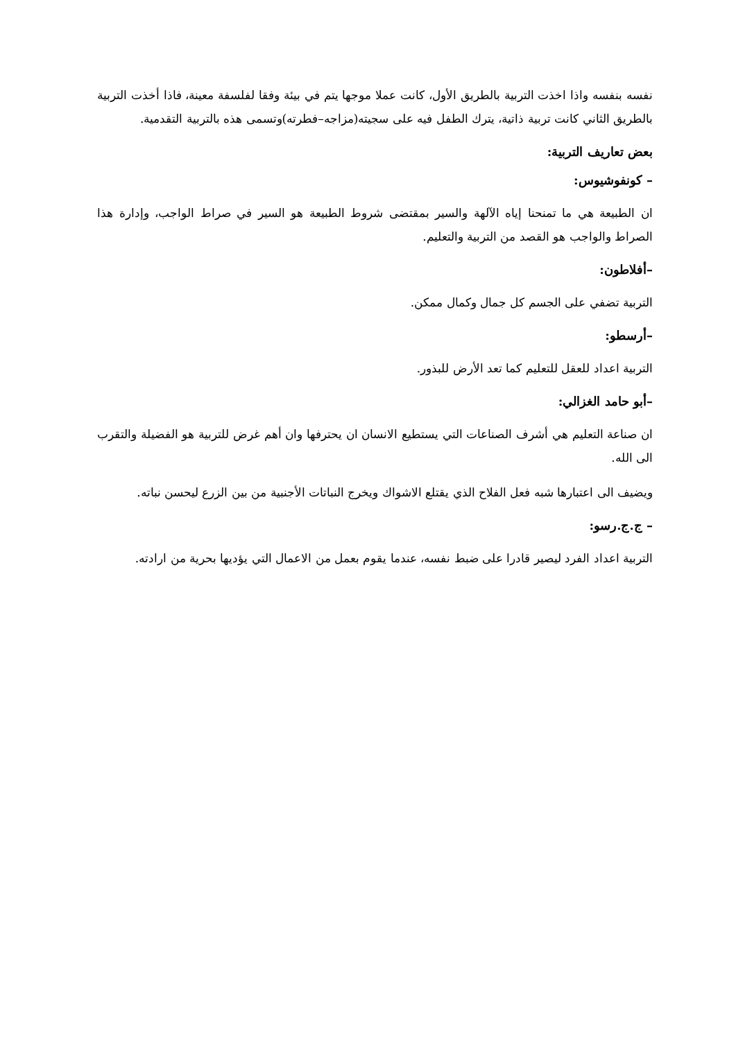نفسه بنفسه واذا اخذت التربية بالطريق الأول، كانت عملا موجها يتم في بيئة وفقا لفلسفة معينة، فاذا أخذت التربية بالطريق الثاني كانت تربية ذاتية، يترك الطفل فيه على سجيته(مزاجه–فطرته)وتسمى هذه بالتربية التقدمية.
بعض تعاريف التربية:
– كونفوشيوس:
ان الطبيعة هي ما تمنحنا إياه الآلهة والسير بمقتضى شروط الطبيعة هو السير في صراط الواجب، وإدارة هذا الصراط والواجب هو القصد من التربية والتعليم.
–أفلاطون:
التربية تضفي على الجسم كل جمال وكمال ممكن.
–أرسطو:
التربية اعداد للعقل للتعليم كما تعد الأرض للبذور.
–أبو حامد الغزالي:
ان صناعة التعليم هي أشرف الصناعات التي يستطيع الانسان ان يحترفها وان أهم غرض للتربية هو الفضيلة والتقرب الى الله.
ويضيف الى اعتبارها شبه فعل الفلاح الذي يقتلع الاشواك ويخرج النباتات الأجنبية من بين الزرع ليحسن نباته.
– ج.ج.رسو:
التربية اعداد الفرد ليصير قادرا على ضبط نفسه، عندما يقوم بعمل من الاعمال التي يؤديها بحرية من ارادته.